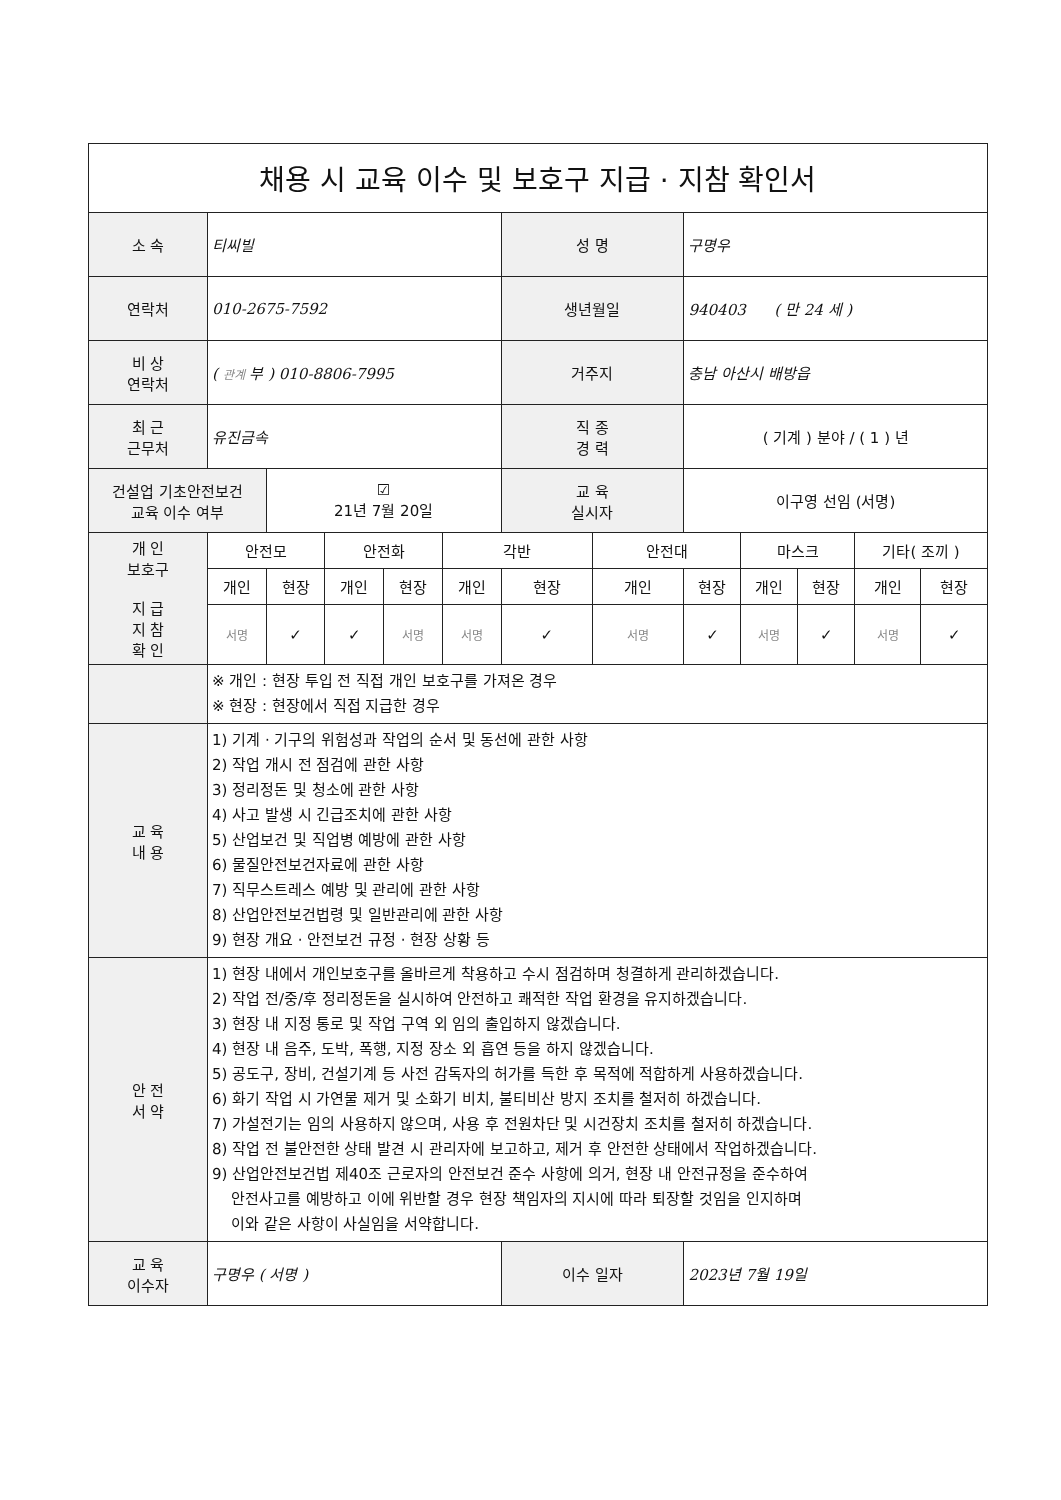| 채용 시 교육 이수 및 보호구 지급 · 지참 확인서 | | | | | | | | | | | | |
| 소 속 | 티씨빌 | | | | | 성 명 | | 구명우 | | | | |
| 연락처 | 010-2675-7592 | | | | | 생년월일 | | 940403 ( 만 24 세 ) | | | | |
| 비 상 연락처 | ( 관계 부 ) 010-8806-7995 | | | | | 거주지 | | 충남 아산시 배방읍 | | | | |
| 최 근 근무처 | 유진금속 | | | | | 직 종 경 력 | | ( 기계 ) 분야 / ( 1 ) 년 | | | | |
| 건설업 기초안전보건 교육 이수 여부 | | ☑ 21년 7월 20일 | | | | 교 육 실시자 | | 이구영 선임 (서명) | | | | |
| 개 인 보호구 지 급 지 참 확 인 | 안전모 | | 안전화 | | 각반 | | 안전대 | | 마스크 | | 기타( 조끼 ) | |
| | 개인 | 현장 | 개인 | 현장 | 개인 | 현장 | 개인 | 현장 | 개인 | 현장 | 개인 | 현장 |
| | 서명 | ✓ | ✓ | 서명 | 서명 | ✓ | 서명 | ✓ | 서명 | ✓ | 서명 | ✓ |
| | ※ 개인 : 현장 투입 전 직접 개인 보호구를 가져온 경우 ※ 현장 : 현장에서 직접 지급한 경우 | | | | | | | | | | | |
| 교 육 내 용 | 1) 기계 · 기구의 위험성과 작업의 순서 및 동선에 관한 사항 2) 작업 개시 전 점검에 관한 사항 3) 정리정돈 및 청소에 관한 사항 4) 사고 발생 시 긴급조치에 관한 사항 5) 산업보건 및 직업병 예방에 관한 사항 6) 물질안전보건자료에 관한 사항 7) 직무스트레스 예방 및 관리에 관한 사항 8) 산업안전보건법령 및 일반관리에 관한 사항 9) 현장 개요 · 안전보건 규정 · 현장 상황 등 | | | | | | | | | | | |
| 안 전 서 약 | 1) 현장 내에서 개인보호구를 올바르게 착용하고 수시 점검하며 청결하게 관리하겠습니다. 2) 작업 전/중/후 정리정돈을 실시하여 안전하고 쾌적한 작업 환경을 유지하겠습니다. 3) 현장 내 지정 통로 및 작업 구역 외 임의 출입하지 않겠습니다. 4) 현장 내 음주, 도박, 폭행, 지정 장소 외 흡연 등을 하지 않겠습니다. 5) 공도구, 장비, 건설기계 등 사전 감독자의 허가를 득한 후 목적에 적합하게 사용하겠습니다. 6) 화기 작업 시 가연물 제거 및 소화기 비치, 불티비산 방지 조치를 철저히 하겠습니다. 7) 가설전기는 임의 사용하지 않으며, 사용 후 전원차단 및 시건장치 조치를 철저히 하겠습니다. 8) 작업 전 불안전한 상태 발견 시 관리자에 보고하고, 제거 후 안전한 상태에서 작업하겠습니다. 9) 산업안전보건법 제40조 근로자의 안전보건 준수 사항에 의거, 현장 내 안전규정을 준수하여 안전사고를 예방하고 이에 위반할 경우 현장 책임자의 지시에 따라 퇴장할 것임을 인지하며 이와 같은 사항이 사실임을 서약합니다. | | | | | | | | | | | |
| 교 육 이수자 | 구명우 ( 서명 ) | | | | | 이수 일자 | | 2023년 7월 19일 | | | | |